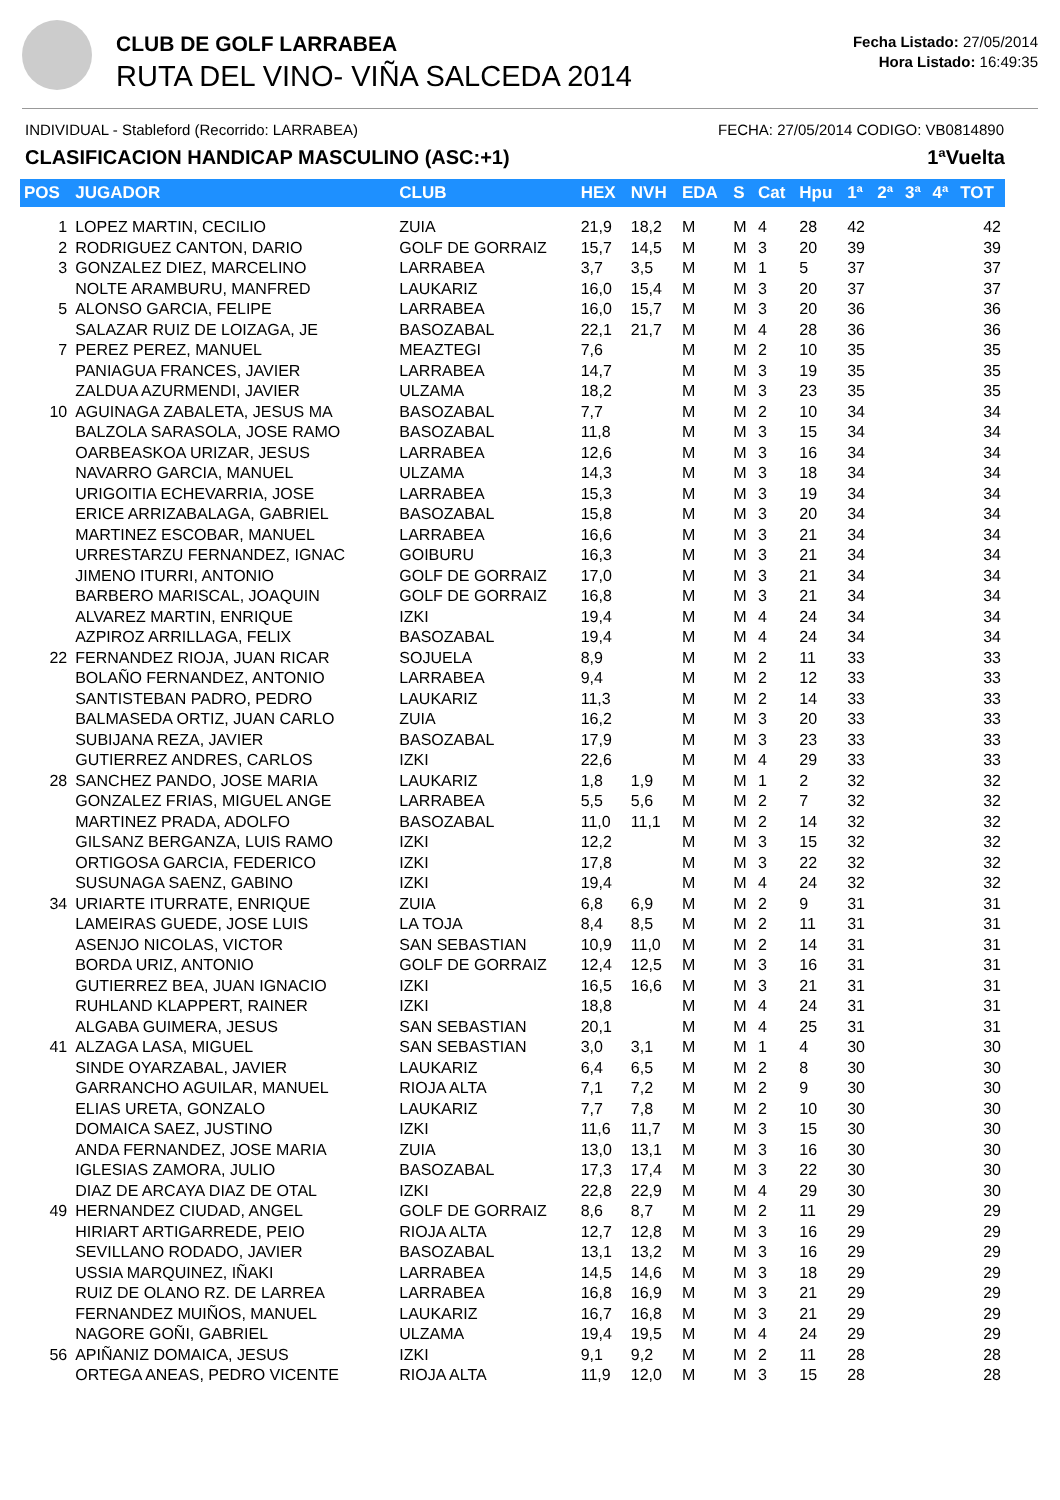CLUB DE GOLF LARRABEA
RUTA DEL VINO- VIÑA SALCEDA 2014
Fecha Listado: 27/05/2014
Hora Listado: 16:49:35
INDIVIDUAL - Stableford (Recorrido: LARRABEA) FECHA: 27/05/2014 CODIGO: VB0814890
CLASIFICACION HANDICAP MASCULINO (ASC:+1) 1ªVuelta
| POS | JUGADOR | CLUB | HEX | NVH | EDA | S | Cat | Hpu | 1ª | 2ª | 3ª | 4ª | TOT |
| --- | --- | --- | --- | --- | --- | --- | --- | --- | --- | --- | --- | --- | --- |
| 1 | LOPEZ MARTIN, CECILIO | ZUIA | 21,9 | 18,2 | M | M | 4 | 28 | 42 | | | | 42 |
| 2 | RODRIGUEZ CANTON, DARIO | GOLF DE GORRAIZ | 15,7 | 14,5 | M | M | 3 | 20 | 39 | | | | 39 |
| 3 | GONZALEZ DIEZ, MARCELINO | LARRABEA | 3,7 | 3,5 | M | M | 1 | 5 | 37 | | | | 37 |
| | NOLTE ARAMBURU, MANFRED | LAUKARIZ | 16,0 | 15,4 | M | M | 3 | 20 | 37 | | | | 37 |
| 5 | ALONSO GARCIA, FELIPE | LARRABEA | 16,0 | 15,7 | M | M | 3 | 20 | 36 | | | | 36 |
| | SALAZAR RUIZ DE LOIZAGA, JE | BASOZABAL | 22,1 | 21,7 | M | M | 4 | 28 | 36 | | | | 36 |
| 7 | PEREZ PEREZ, MANUEL | MEAZTEGI | 7,6 | | M | M | 2 | 10 | 35 | | | | 35 |
| | PANIAGUA FRANCES, JAVIER | LARRABEA | 14,7 | | M | M | 3 | 19 | 35 | | | | 35 |
| | ZALDUA AZURMENDI, JAVIER | ULZAMA | 18,2 | | M | M | 3 | 23 | 35 | | | | 35 |
| 10 | AGUINAGA ZABALETA, JESUS MA | BASOZABAL | 7,7 | | M | M | 2 | 10 | 34 | | | | 34 |
| | BALZOLA SARASOLA, JOSE RAMO | BASOZABAL | 11,8 | | M | M | 3 | 15 | 34 | | | | 34 |
| | OARBEASKOA URIZAR, JESUS | LARRABEA | 12,6 | | M | M | 3 | 16 | 34 | | | | 34 |
| | NAVARRO GARCIA, MANUEL | ULZAMA | 14,3 | | M | M | 3 | 18 | 34 | | | | 34 |
| | URIGOITIA ECHEVARRIA, JOSE | LARRABEA | 15,3 | | M | M | 3 | 19 | 34 | | | | 34 |
| | ERICE ARRIZABALAGA, GABRIEL | BASOZABAL | 15,8 | | M | M | 3 | 20 | 34 | | | | 34 |
| | MARTINEZ ESCOBAR, MANUEL | LARRABEA | 16,6 | | M | M | 3 | 21 | 34 | | | | 34 |
| | URRESTARZU FERNANDEZ, IGNAC | GOIBURU | 16,3 | | M | M | 3 | 21 | 34 | | | | 34 |
| | JIMENO ITURRI, ANTONIO | GOLF DE GORRAIZ | 17,0 | | M | M | 3 | 21 | 34 | | | | 34 |
| | BARBERO MARISCAL, JOAQUIN | GOLF DE GORRAIZ | 16,8 | | M | M | 3 | 21 | 34 | | | | 34 |
| | ALVAREZ MARTIN, ENRIQUE | IZKI | 19,4 | | M | M | 4 | 24 | 34 | | | | 34 |
| | AZPIROZ ARRILLAGA, FELIX | BASOZABAL | 19,4 | | M | M | 4 | 24 | 34 | | | | 34 |
| 22 | FERNANDEZ RIOJA, JUAN RICAR | SOJUELA | 8,9 | | M | M | 2 | 11 | 33 | | | | 33 |
| | BOLAÑO FERNANDEZ, ANTONIO | LARRABEA | 9,4 | | M | M | 2 | 12 | 33 | | | | 33 |
| | SANTISTEBAN PADRO, PEDRO | LAUKARIZ | 11,3 | | M | M | 2 | 14 | 33 | | | | 33 |
| | BALMASEDA ORTIZ, JUAN CARLO | ZUIA | 16,2 | | M | M | 3 | 20 | 33 | | | | 33 |
| | SUBIJANA REZA, JAVIER | BASOZABAL | 17,9 | | M | M | 3 | 23 | 33 | | | | 33 |
| | GUTIERREZ ANDRES, CARLOS | IZKI | 22,6 | | M | M | 4 | 29 | 33 | | | | 33 |
| 28 | SANCHEZ PANDO, JOSE MARIA | LAUKARIZ | 1,8 | 1,9 | M | M | 1 | 2 | 32 | | | | 32 |
| | GONZALEZ FRIAS, MIGUEL ANGE | LARRABEA | 5,5 | 5,6 | M | M | 2 | 7 | 32 | | | | 32 |
| | MARTINEZ PRADA, ADOLFO | BASOZABAL | 11,0 | 11,1 | M | M | 2 | 14 | 32 | | | | 32 |
| | GILSANZ BERGANZA, LUIS RAMO | IZKI | 12,2 | | M | M | 3 | 15 | 32 | | | | 32 |
| | ORTIGOSA GARCIA, FEDERICO | IZKI | 17,8 | | M | M | 3 | 22 | 32 | | | | 32 |
| | SUSUNAGA SAENZ, GABINO | IZKI | 19,4 | | M | M | 4 | 24 | 32 | | | | 32 |
| 34 | URIARTE ITURRATE, ENRIQUE | ZUIA | 6,8 | 6,9 | M | M | 2 | 9 | 31 | | | | 31 |
| | LAMEIRAS GUEDE, JOSE LUIS | LA TOJA | 8,4 | 8,5 | M | M | 2 | 11 | 31 | | | | 31 |
| | ASENJO NICOLAS, VICTOR | SAN SEBASTIAN | 10,9 | 11,0 | M | M | 2 | 14 | 31 | | | | 31 |
| | BORDA URIZ, ANTONIO | GOLF DE GORRAIZ | 12,4 | 12,5 | M | M | 3 | 16 | 31 | | | | 31 |
| | GUTIERREZ BEA, JUAN IGNACIO | IZKI | 16,5 | 16,6 | M | M | 3 | 21 | 31 | | | | 31 |
| | RUHLAND KLAPPERT, RAINER | IZKI | 18,8 | | M | M | 4 | 24 | 31 | | | | 31 |
| | ALGABA GUIMERA, JESUS | SAN SEBASTIAN | 20,1 | | M | M | 4 | 25 | 31 | | | | 31 |
| 41 | ALZAGA LASA, MIGUEL | SAN SEBASTIAN | 3,0 | 3,1 | M | M | 1 | 4 | 30 | | | | 30 |
| | SINDE OYARZABAL, JAVIER | LAUKARIZ | 6,4 | 6,5 | M | M | 2 | 8 | 30 | | | | 30 |
| | GARRANCHO AGUILAR, MANUEL | RIOJA ALTA | 7,1 | 7,2 | M | M | 2 | 9 | 30 | | | | 30 |
| | ELIAS URETA, GONZALO | LAUKARIZ | 7,7 | 7,8 | M | M | 2 | 10 | 30 | | | | 30 |
| | DOMAICA SAEZ, JUSTINO | IZKI | 11,6 | 11,7 | M | M | 3 | 15 | 30 | | | | 30 |
| | ANDA FERNANDEZ, JOSE MARIA | ZUIA | 13,0 | 13,1 | M | M | 3 | 16 | 30 | | | | 30 |
| | IGLESIAS ZAMORA, JULIO | BASOZABAL | 17,3 | 17,4 | M | M | 3 | 22 | 30 | | | | 30 |
| | DIAZ DE ARCAYA DIAZ DE OTAL | IZKI | 22,8 | 22,9 | M | M | 4 | 29 | 30 | | | | 30 |
| 49 | HERNANDEZ CIUDAD, ANGEL | GOLF DE GORRAIZ | 8,6 | 8,7 | M | M | 2 | 11 | 29 | | | | 29 |
| | HIRIART ARTIGARREDE, PEIO | RIOJA ALTA | 12,7 | 12,8 | M | M | 3 | 16 | 29 | | | | 29 |
| | SEVILLANO RODADO, JAVIER | BASOZABAL | 13,1 | 13,2 | M | M | 3 | 16 | 29 | | | | 29 |
| | USSIA MARQUINEZ, IÑAKI | LARRABEA | 14,5 | 14,6 | M | M | 3 | 18 | 29 | | | | 29 |
| | RUIZ DE OLANO RZ. DE LARREA | LARRABEA | 16,8 | 16,9 | M | M | 3 | 21 | 29 | | | | 29 |
| | FERNANDEZ MUIÑOS, MANUEL | LAUKARIZ | 16,7 | 16,8 | M | M | 3 | 21 | 29 | | | | 29 |
| | NAGORE GOÑI, GABRIEL | ULZAMA | 19,4 | 19,5 | M | M | 4 | 24 | 29 | | | | 29 |
| 56 | APIÑANIZ DOMAICA, JESUS | IZKI | 9,1 | 9,2 | M | M | 2 | 11 | 28 | | | | 28 |
| | ORTEGA ANEAS, PEDRO VICENTE | RIOJA ALTA | 11,9 | 12,0 | M | M | 3 | 15 | 28 | | | | 28 |